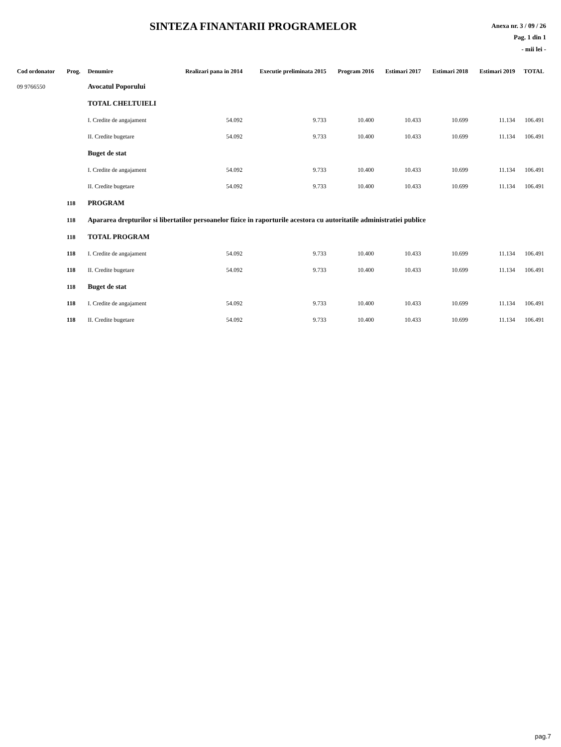SINTEZA FINANTARII PROGRAMELOR
Anexa nr. 3 / 09 / 26
Pag. 1 din 1
- mii lei -
| Cod ordonator | Prog. | Denumire | Realizari pana in 2014 | Executie preliminata 2015 | Program 2016 | Estimari 2017 | Estimari 2018 | Estimari 2019 | TOTAL |
| --- | --- | --- | --- | --- | --- | --- | --- | --- | --- |
| 09 9766550 | | Avocatul Poporului | | | | | | | |
| | | TOTAL CHELTUIELI | | | | | | | |
| | | I. Credite de angajament | 54.092 | 9.733 | 10.400 | 10.433 | 10.699 | 11.134 | 106.491 |
| | | II. Credite bugetare | 54.092 | 9.733 | 10.400 | 10.433 | 10.699 | 11.134 | 106.491 |
| | | Buget de stat | | | | | | | |
| | | I. Credite de angajament | 54.092 | 9.733 | 10.400 | 10.433 | 10.699 | 11.134 | 106.491 |
| | | II. Credite bugetare | 54.092 | 9.733 | 10.400 | 10.433 | 10.699 | 11.134 | 106.491 |
| | 118 | PROGRAM | | | | | | | |
| | 118 | Apararea drepturilor si libertatilor persoanelor fizice in raporturile acestora cu autoritatile administratiei publice | | | | | | | |
| | 118 | TOTAL PROGRAM | | | | | | | |
| | 118 | I. Credite de angajament | 54.092 | 9.733 | 10.400 | 10.433 | 10.699 | 11.134 | 106.491 |
| | 118 | II. Credite bugetare | 54.092 | 9.733 | 10.400 | 10.433 | 10.699 | 11.134 | 106.491 |
| | 118 | Buget de stat | | | | | | | |
| | 118 | I. Credite de angajament | 54.092 | 9.733 | 10.400 | 10.433 | 10.699 | 11.134 | 106.491 |
| | 118 | II. Credite bugetare | 54.092 | 9.733 | 10.400 | 10.433 | 10.699 | 11.134 | 106.491 |
pag.7